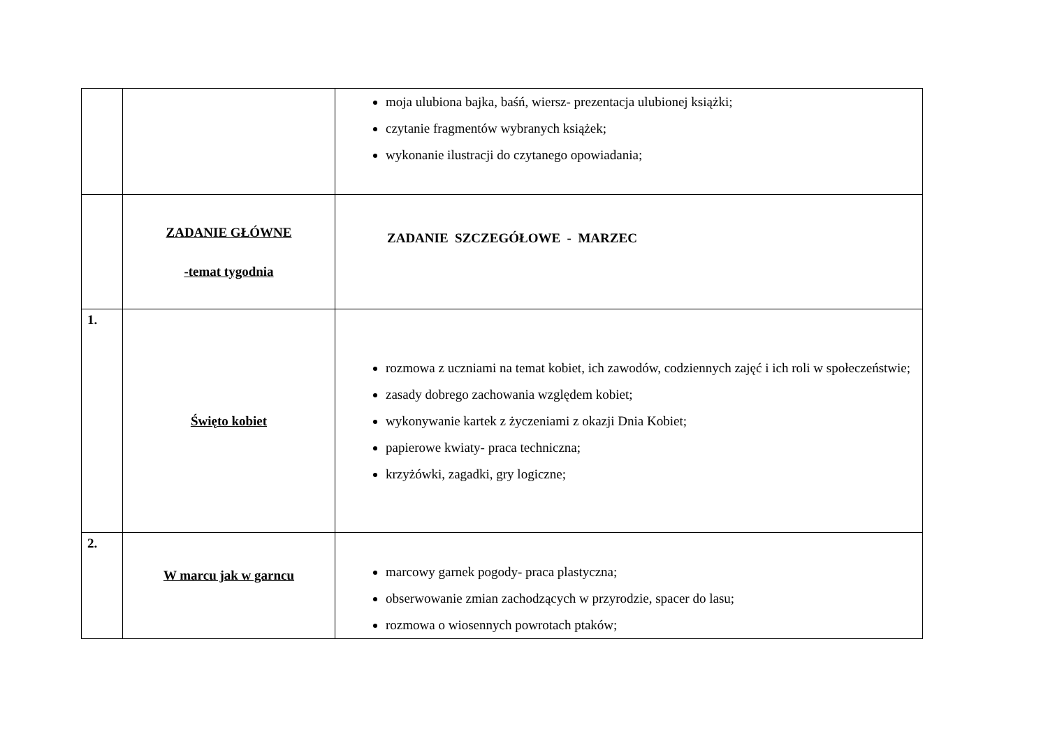| | | moja ulubiona bajka, baśń, wiersz- prezentacja ulubionej książki; czytanie fragmentów wybranych książek; wykonanie ilustracji do czytanego opowiadania; |
| | ZADANIE GŁÓWNE -temat tygodnia | ZADANIE SZCZEGÓŁOWE - MARZEC |
| 1. | Święto kobiet | rozmowa z uczniami na temat kobiet, ich zawodów, codziennych zajęć i ich roli w społeczeństwie; zasady dobrego zachowania względem kobiet; wykonywanie kartek z życzeniami z okazji Dnia Kobiet; papierowe kwiaty- praca techniczna; krzyżówki, zagadki, gry logiczne; |
| 2. | W marcu jak w garncu | marcowy garnek pogody- praca plastyczna; obserwowanie zmian zachodzących w przyrodzie, spacer do lasu; rozmowa o wiosennych powrotach ptaków; |